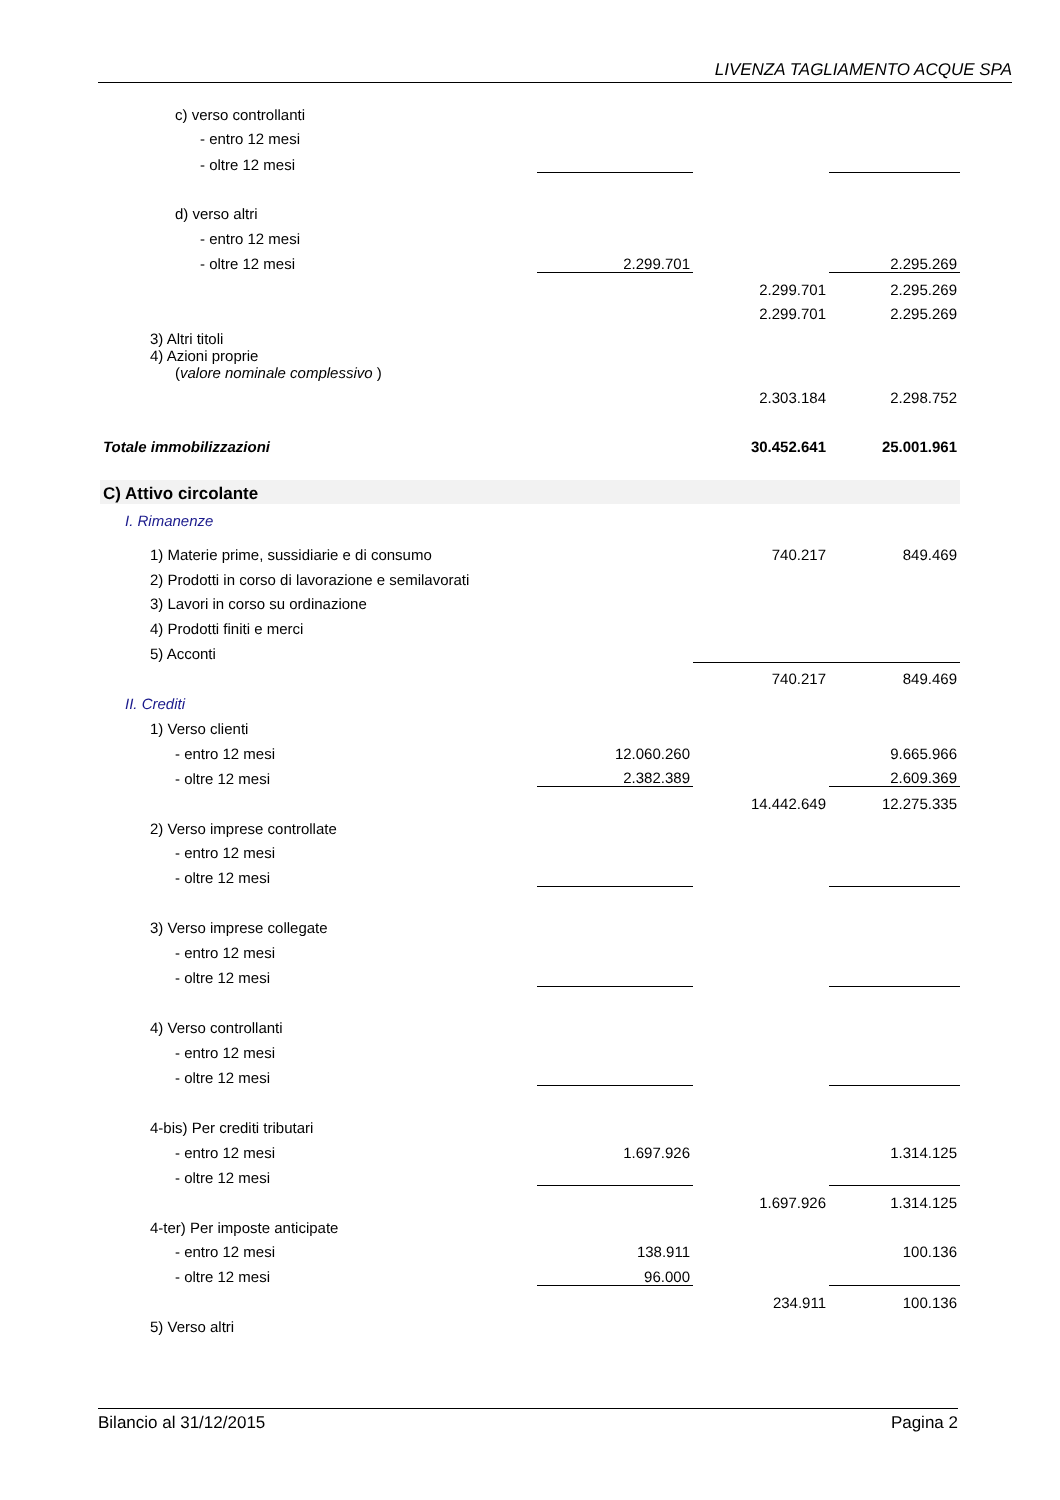LIVENZA TAGLIAMENTO ACQUE SPA
| c) verso controllanti | | | |
| - entro 12 mesi | | | |
| - oltre 12 mesi | | | |
| d) verso altri | | | |
| - entro 12 mesi | | | |
| - oltre 12 mesi | 2.299.701 | | 2.295.269 |
| | | 2.299.701 | 2.295.269 |
| | | 2.299.701 | 2.295.269 |
| 3) Altri titoli | | | |
| 4) Azioni proprie ( valore nominale complessivo ) | | | |
| | | 2.303.184 | 2.298.752 |
| Totale immobilizzazioni | | 30.452.641 | 25.001.961 |
| C) Attivo circolante | | | |
| I. Rimanenze | | | |
| 1) Materie prime, sussidiarie e di consumo | | 740.217 | 849.469 |
| 2) Prodotti in corso di lavorazione e semilavorati | | | |
| 3) Lavori in corso su ordinazione | | | |
| 4) Prodotti finiti e merci | | | |
| 5) Acconti | | | |
| | | 740.217 | 849.469 |
| II. Crediti | | | |
| 1) Verso clienti | | | |
| - entro 12 mesi | 12.060.260 | | 9.665.966 |
| - oltre 12 mesi | 2.382.389 | | 2.609.369 |
| | | 14.442.649 | 12.275.335 |
| 2) Verso imprese controllate | | | |
| - entro 12 mesi | | | |
| - oltre 12 mesi | | | |
| 3) Verso imprese collegate | | | |
| - entro 12 mesi | | | |
| - oltre 12 mesi | | | |
| 4) Verso controllanti | | | |
| - entro 12 mesi | | | |
| - oltre 12 mesi | | | |
| 4-bis) Per crediti tributari | | | |
| - entro 12 mesi | 1.697.926 | | 1.314.125 |
| - oltre 12 mesi | | | |
| | | 1.697.926 | 1.314.125 |
| 4-ter) Per imposte anticipate | | | |
| - entro 12 mesi | 138.911 | | 100.136 |
| - oltre 12 mesi | 96.000 | | |
| | | 234.911 | 100.136 |
| 5) Verso altri | | | |
Bilancio al 31/12/2015 Pagina 2